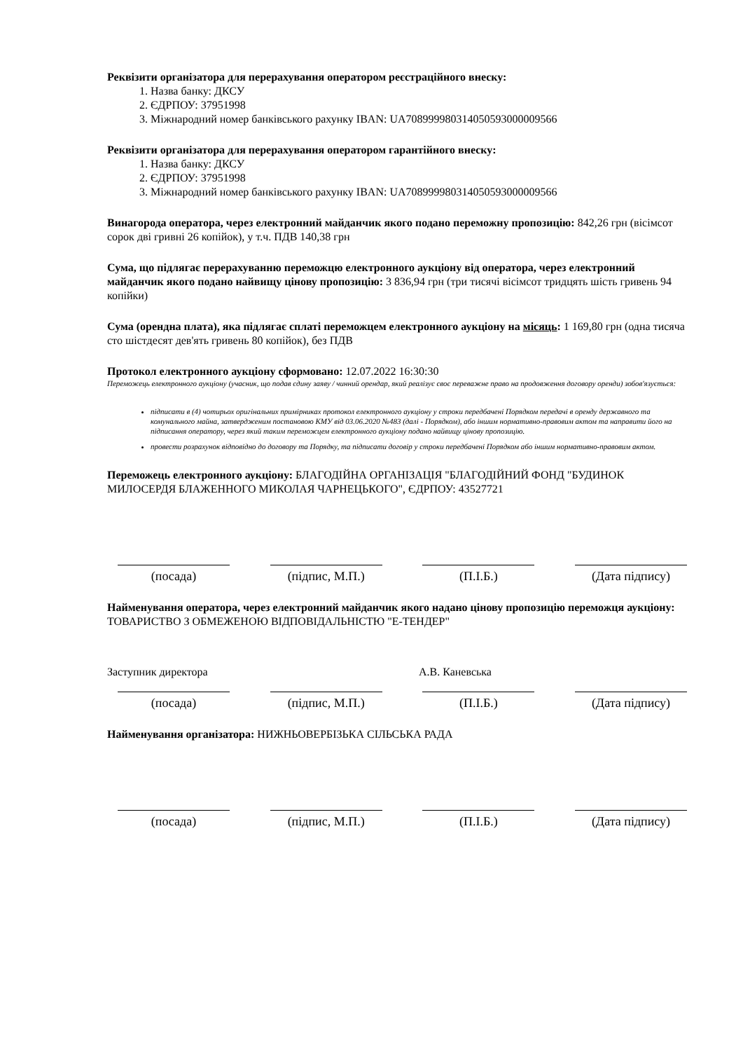Реквізити організатора для перерахування оператором реєстраційного внеску:
1. Назва банку: ДКСУ
2. ЄДРПОУ: 37951998
3. Міжнародний номер банківського рахунку IBAN: UA708999980314050593000009566
Реквізити організатора для перерахування оператором гарантійного внеску:
1. Назва банку: ДКСУ
2. ЄДРПОУ: 37951998
3. Міжнародний номер банківського рахунку IBAN: UA708999980314050593000009566
Винагорода оператора, через електронний майданчик якого подано переможну пропозицію: 842,26 грн (вісімсот сорок дві гривні 26 копійок), у т.ч. ПДВ 140,38 грн
Сума, що підлягає перерахуванню переможцю електронного аукціону від оператора, через електронний майданчик якого подано найвищу цінову пропозицію: 3 836,94 грн (три тисячі вісімсот тридцять шість гривень 94 копійки)
Сума (орендна плата), яка підлягає сплаті переможцем електронного аукціону на місяць: 1 169,80 грн (одна тисяча сто шістдесят дев'ять гривень 80 копійок), без ПДВ
Протокол електронного аукціону сформовано: 12.07.2022 16:30:30
Переможець електронного аукціону (учасник, що подав єдину заяву / чинний орендар, який реалізує своє переважне право на продовження договору оренди) зобов'язується:
підписати в (4) чотирьох оригінальних примірниках протокол електронного аукціону у строки передбачені Порядком передачі в оренду державного та комунального майна, затвердженим постановою КМУ від 03.06.2020 №483 (далі - Порядком), або іншим нормативно-правовим актом та направити його на підписання оператору, через який таким переможцем електронного аукціону подано найвищу цінову пропозицію.
провести розрахунок відповідно до договору та Порядку, та підписати договір у строки передбачені Порядком або іншим нормативно-правовим актом.
Переможець електронного аукціону: БЛАГОДІЙНА ОРГАНІЗАЦІЯ "БЛАГОДІЙНИЙ ФОНД "БУДИНОК МИЛОСЕРДЯ БЛАЖЕННОГО МИКОЛАЯ ЧАРНЕЦЬКОГО", ЄДРПОУ: 43527721
(посада) (підпис, М.П.) (П.І.Б.) (Дата підпису)
Найменування оператора, через електронний майданчик якого надано цінову пропозицію переможця аукціону: ТОВАРИСТВО З ОБМЕЖЕНОЮ ВІДПОВІДАЛЬНІСТЮ "Е-ТЕНДЕР"
Заступник директора А.В. Каневська
(посада) (підпис, М.П.) (П.І.Б.) (Дата підпису)
Найменування організатора: НИЖНЬОВЕРБІЗЬКА СІЛЬСЬКА РАДА
(посада) (підпис, М.П.) (П.І.Б.) (Дата підпису)